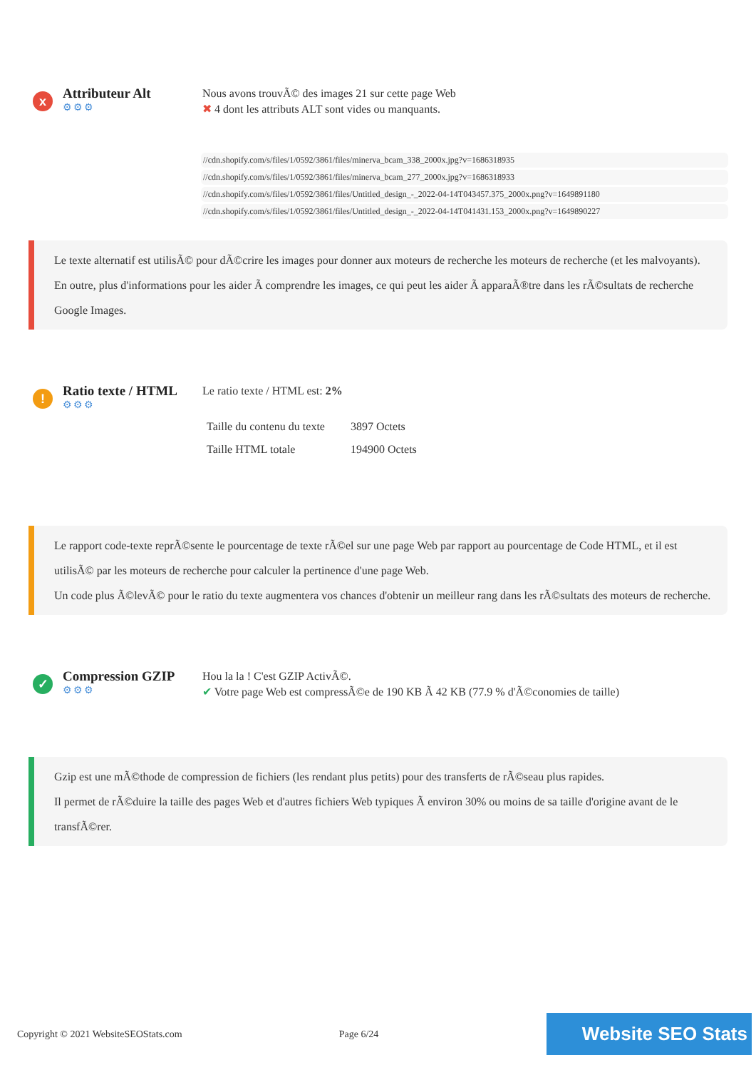x
Attributeur Alt
⚙⚙⚙
Nous avons trouvÃ© des images 21 sur cette page Web
✖ 4 dont les attributs ALT sont vides ou manquants.
//cdn.shopify.com/s/files/1/0592/3861/files/minerva_bcam_338_2000x.jpg?v=1686318935
//cdn.shopify.com/s/files/1/0592/3861/files/minerva_bcam_277_2000x.jpg?v=1686318933
//cdn.shopify.com/s/files/1/0592/3861/files/Untitled_design_-_2022-04-14T043457.375_2000x.png?v=1649891180
//cdn.shopify.com/s/files/1/0592/3861/files/Untitled_design_-_2022-04-14T041431.153_2000x.png?v=1649890227
Le texte alternatif est utilisÃ© pour dÃ©crire les images pour donner aux moteurs de recherche les moteurs de recherche (et les malvoyants).
En outre, plus d'informations pour les aider Ã comprendre les images, ce qui peut les aider Ã apparaÃ®tre dans les rÃ©sultats de recherche Google Images.
!
Ratio texte / HTML
⚙⚙⚙
Le ratio texte / HTML est: 2%
| Taille du contenu du texte | 3897 Octets |
| Taille HTML totale | 194900 Octets |
Le rapport code-texte reprÃ©sente le pourcentage de texte rÃ©el sur une page Web par rapport au pourcentage de Code HTML, et il est utilisÃ© par les moteurs de recherche pour calculer la pertinence d'une page Web.
Un code plus Ã©levÃ© pour le ratio du texte augmentera vos chances d'obtenir un meilleur rang dans les rÃ©sultats des moteurs de recherche.
✓
Compression GZIP
⚙⚙⚙
Hou la la ! C'est GZIP ActivÃ©.
✔ Votre page Web est compressÃ©e de 190 KB Ã 42 KB (77.9 % d'Ã©conomies de taille)
Gzip est une mÃ©thode de compression de fichiers (les rendant plus petits) pour des transferts de rÃ©seau plus rapides.
Il permet de rÃ©duire la taille des pages Web et d'autres fichiers Web typiques Ã environ 30% ou moins de sa taille d'origine avant de le transfÃ©rer.
Copyright © 2021 WebsiteSEOStats.com Page 6/24 Website SEO Stats